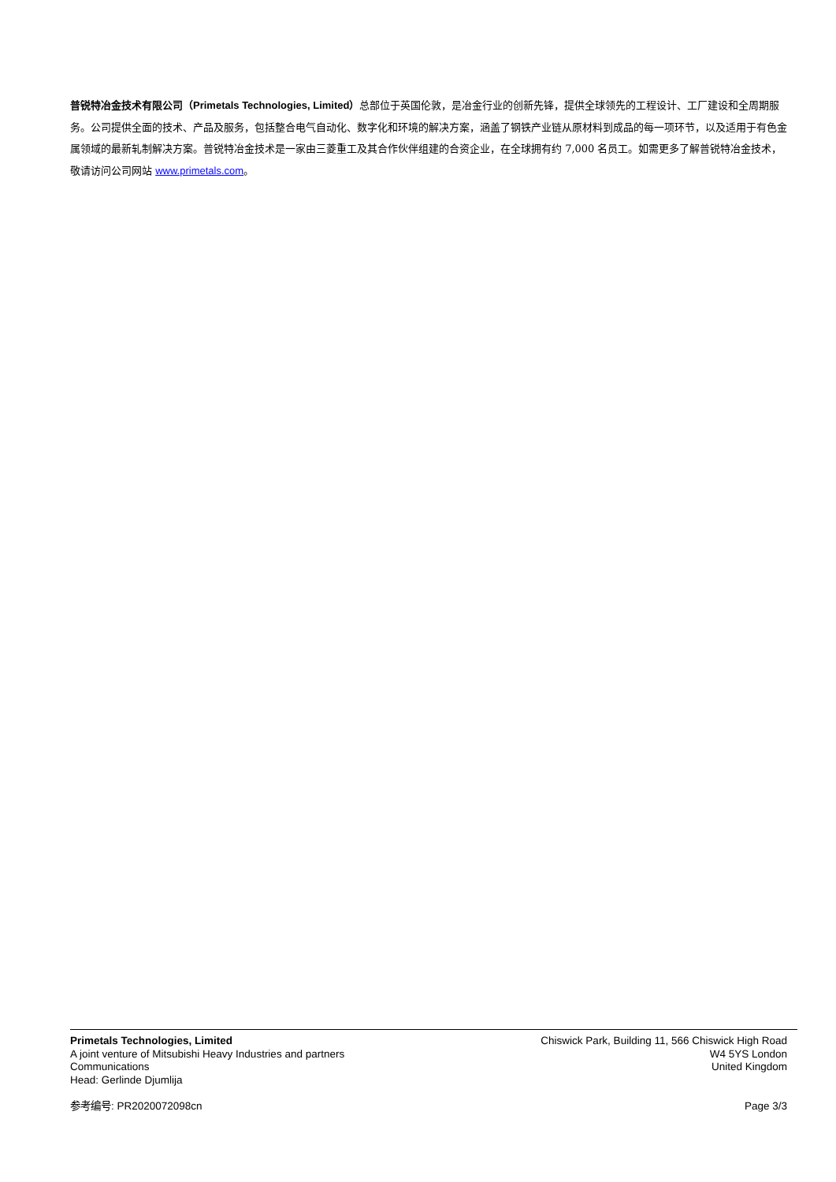普锐特冶金技术有限公司（Primetals Technologies, Limited）总部位于英国伦敦，是冶金行业的创新先锋，提供全球领先的工程设计、工厂建设和全周期服务。公司提供全面的技术、产品及服务，包括整合电气自动化、数字化和环境的解决方案，涵盖了钢铁产业链从原材料到成品的每一项环节，以及适用于有色金属领域的最新轧制解决方案。普锐特冶金技术是一家由三菱重工及其合作伙伴组建的合资企业，在全球拥有约 7,000 名员工。如需更多了解普锐特冶金技术，敬请访问公司网站 www.primetals.com。
Primetals Technologies, Limited
A joint venture of Mitsubishi Heavy Industries and partners
Communications
Head: Gerlinde Djumlija
Chiswick Park, Building 11, 566 Chiswick High Road
W4 5YS London
United Kingdom
参考编号: PR2020072098cn Page 3/3